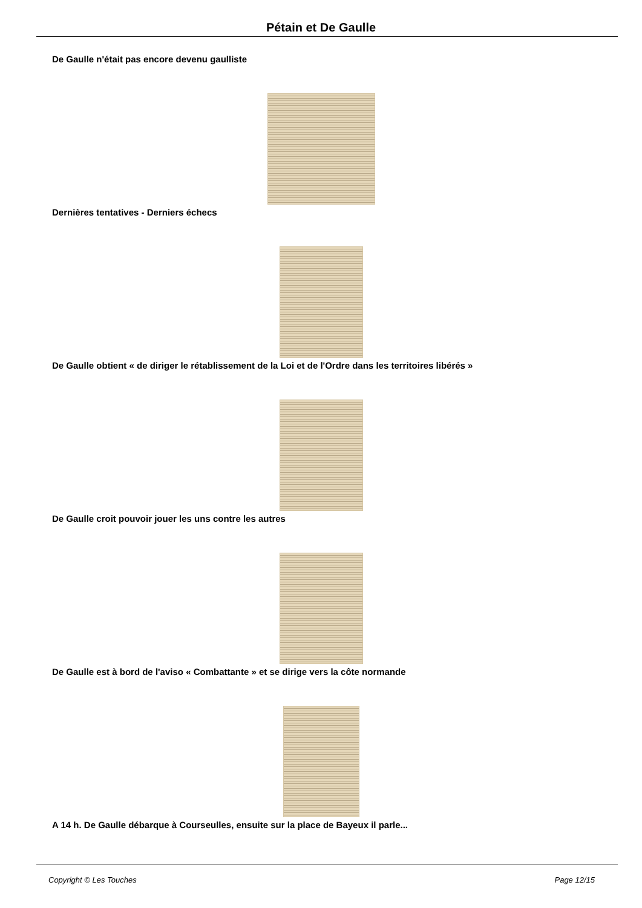Pétain et De Gaulle
De Gaulle n'était pas encore devenu gaulliste
Dernières tentatives - Derniers échecs
De Gaulle obtient « de diriger le rétablissement de la Loi et de l'Ordre dans les territoires libérés »
De Gaulle croit pouvoir jouer les uns contre les autres
De Gaulle est à bord de l'aviso « Combattante » et se dirige vers la côte normande
A 14 h. De Gaulle débarque à Courseulles, ensuite sur la place de Bayeux il parle...
Copyright © Les Touches Page 12/15